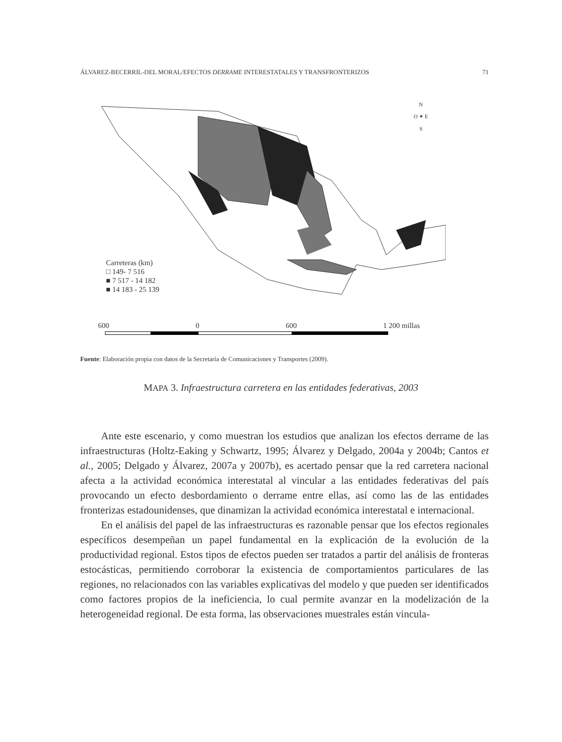ÁLVAREZ-BECERRIL-DEL MORAL/EFECTOS DERRAME INTERESTATALES Y TRANSFRONTERIZOS 71
Carreteras (km)
□ 149- 7 516
■ 7 517 - 14 182
■ 14 183 - 25 139
N
O ✦ E
S
600 0 600 1 200 millas
Fuente: Elaboración propia con datos de la Secretaría de Comunicaciones y Transportes (2009).
MAPA 3. Infraestructura carretera en las entidades federativas, 2003
Ante este escenario, y como muestran los estudios que analizan los efectos derrame de las infraestructuras (Holtz-Eaking y Schwartz, 1995; Álvarez y Delgado, 2004a y 2004b; Cantos et al., 2005; Delgado y Álvarez, 2007a y 2007b), es acertado pensar que la red carretera nacional afecta a la actividad económica interestatal al vincular a las entidades federativas del país provocando un efecto desbordamiento o derrame entre ellas, así como las de las entidades fronterizas estadounidenses, que dinamizan la actividad económica interestatal e internacional.
En el análisis del papel de las infraestructuras es razonable pensar que los efectos regionales específicos desempeñan un papel fundamental en la explicación de la evolución de la productividad regional. Estos tipos de efectos pueden ser tratados a partir del análisis de fronteras estocásticas, permitiendo corroborar la existencia de comportamientos particulares de las regiones, no relacionados con las variables explicativas del modelo y que pueden ser identificados como factores propios de la ineficiencia, lo cual permite avanzar en la modelización de la heterogeneidad regional. De esta forma, las observaciones muestrales están vincula-